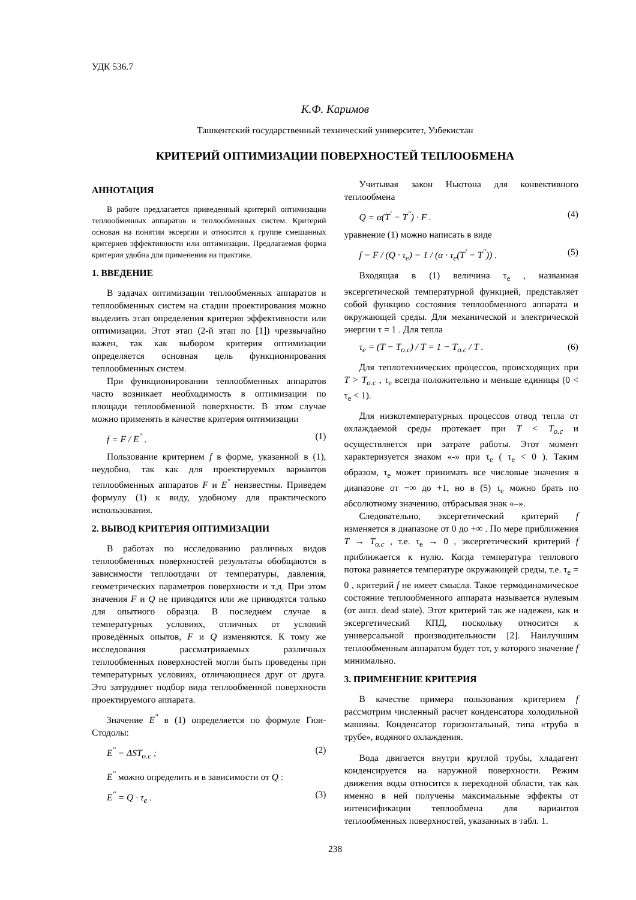УДК 536.7
К.Ф. Каримов
Ташкентский государственный технический университет, Узбекистан
КРИТЕРИЙ ОПТИМИЗАЦИИ ПОВЕРХНОСТЕЙ ТЕПЛООБМЕНА
АННОТАЦИЯ
В работе предлагается приведенный критерий оптимизации теплообменных аппаратов и теплообменных систем. Критерий основан на понятии эксергии и относится к группе смешанных критериев эффективности или оптимизации. Предлагаемая форма критерия удобна для применения на практике.
1. ВВЕДЕНИЕ
В задачах оптимизации теплообменных аппаратов и теплообменных систем на стадии проектирования можно выделить этап определения критерия эффективности или оптимизации. Этот этап (2-й этап по [1]) чрезвычайно важен, так как выбором критерия оптимизации определяется основная цель функционирования теплообменных систем.
При функционировании теплообменных аппаратов часто возникает необходимость в оптимизации по площади теплообменной поверхности. В этом случае можно применять в качестве критерия оптимизации
f = F / E<sup>"</sup> . (1)
Пользование критерием f в форме, указанной в (1), неудобно, так как для проектируемых вариантов теплообменных аппаратов F и E<sup>"</sup> неизвестны. Приведем формулу (1) к виду, удобному для практического использования.
2. ВЫВОД КРИТЕРИЯ ОПТИМИЗАЦИИ
В работах по исследованию различных видов теплообменных поверхностей результаты обобщаются в зависимости теплоотдачи от температуры, давления, геометрических параметров поверхности и т.д. При этом значения F и Q не приводятся или же приводятся только для опытного образца. В последнем случае в температурных условиях, отличных от условий проведённых опытов, F и Q изменяются. К тому же исследования рассматриваемых различных теплообменных поверхностей могли быть проведены при температурных условиях, отличающиеся друг от друга. Это затрудняет подбор вида теплообменной поверхности проектируемого аппарата.
Значение E<sup>"</sup> в (1) определяется по формуле Гюи-Стодолы:
E<sup>"</sup> = ΔST<sub>o.c</sub> ; (2)
E<sup>"</sup> можно определить и в зависимости от Q :
E<sup>"</sup> = Q · τ<sub>e</sub> . (3)
Учитывая закон Ньютона для конвективного теплообмена
Q = α(T<sup>'</sup> − T<sup>"</sup>) · F . (4)
уравнение (1) можно написать в виде
f = F / (Q · τ<sub>e</sub>) = 1 / (α · τ<sub>e</sub>(T<sup>'</sup> − T<sup>"</sup>)) . (5)
Входящая в (1) величина τ<sub>e</sub> , названная эксергетической температурной функцией, представляет собой функцию состояния теплообменного аппарата и окружающей среды. Для механической и электрической энергии τ = 1 . Для тепла
τ<sub>e</sub> = (T − T<sub>o.c</sub>) / T = 1 − T<sub>o.c</sub> / T . (6)
Для теплотехнических процессов, происходящих при T > T<sub>o.c</sub> , τ<sub>e</sub> всегда положительно и меньше единицы (0 < τ<sub>e</sub> < 1).
Для низкотемпературных процессов отвод тепла от охлаждаемой среды протекает при T < T<sub>o.c</sub> и осуществляется при затрате работы. Этот момент характеризуется знаком «-» при τ<sub>e</sub> ( τ<sub>e</sub> < 0 ). Таким образом, τ<sub>e</sub> может принимать все числовые значения в диапазоне от −∞ до +1, но в (5) τ<sub>e</sub> можно брать по абсолютному значению, отбрасывая знак «–».
Следовательно, эксергетический критерий f изменяется в диапазоне от 0 до +∞ . По мере приближения T → T<sub>o.c</sub> , т.е. τ<sub>e</sub> → 0 , эксергетический критерий f приближается к нулю. Когда температура теплового потока равняется температуре окружающей среды, т.е. τ<sub>e</sub> = 0 , критерий f не имеет смысла. Такое термодинамическое состояние теплообменного аппарата называется нулевым (от англ. dead state). Этот критерий так же надежен, как и эксергетический КПД, поскольку относится к универсальной производительности [2]. Наилучшим теплообменным аппаратом будет тот, у которого значение f минимально.
3. ПРИМЕНЕНИЕ КРИТЕРИЯ
В качестве примера пользования критерием f рассмотрим численный расчет конденсатора холодильной машины. Конденсатор горизонтальный, типа «труба в трубе», водяного охлаждения.
Вода двигается внутри круглой трубы, хладагент конденсируется на наружной поверхности. Режим движения воды относится к переходной области, так как именно в ней получены максимальные эффекты от интенсификации теплообмена для вариантов теплообменных поверхностей, указанных в табл. 1.
238